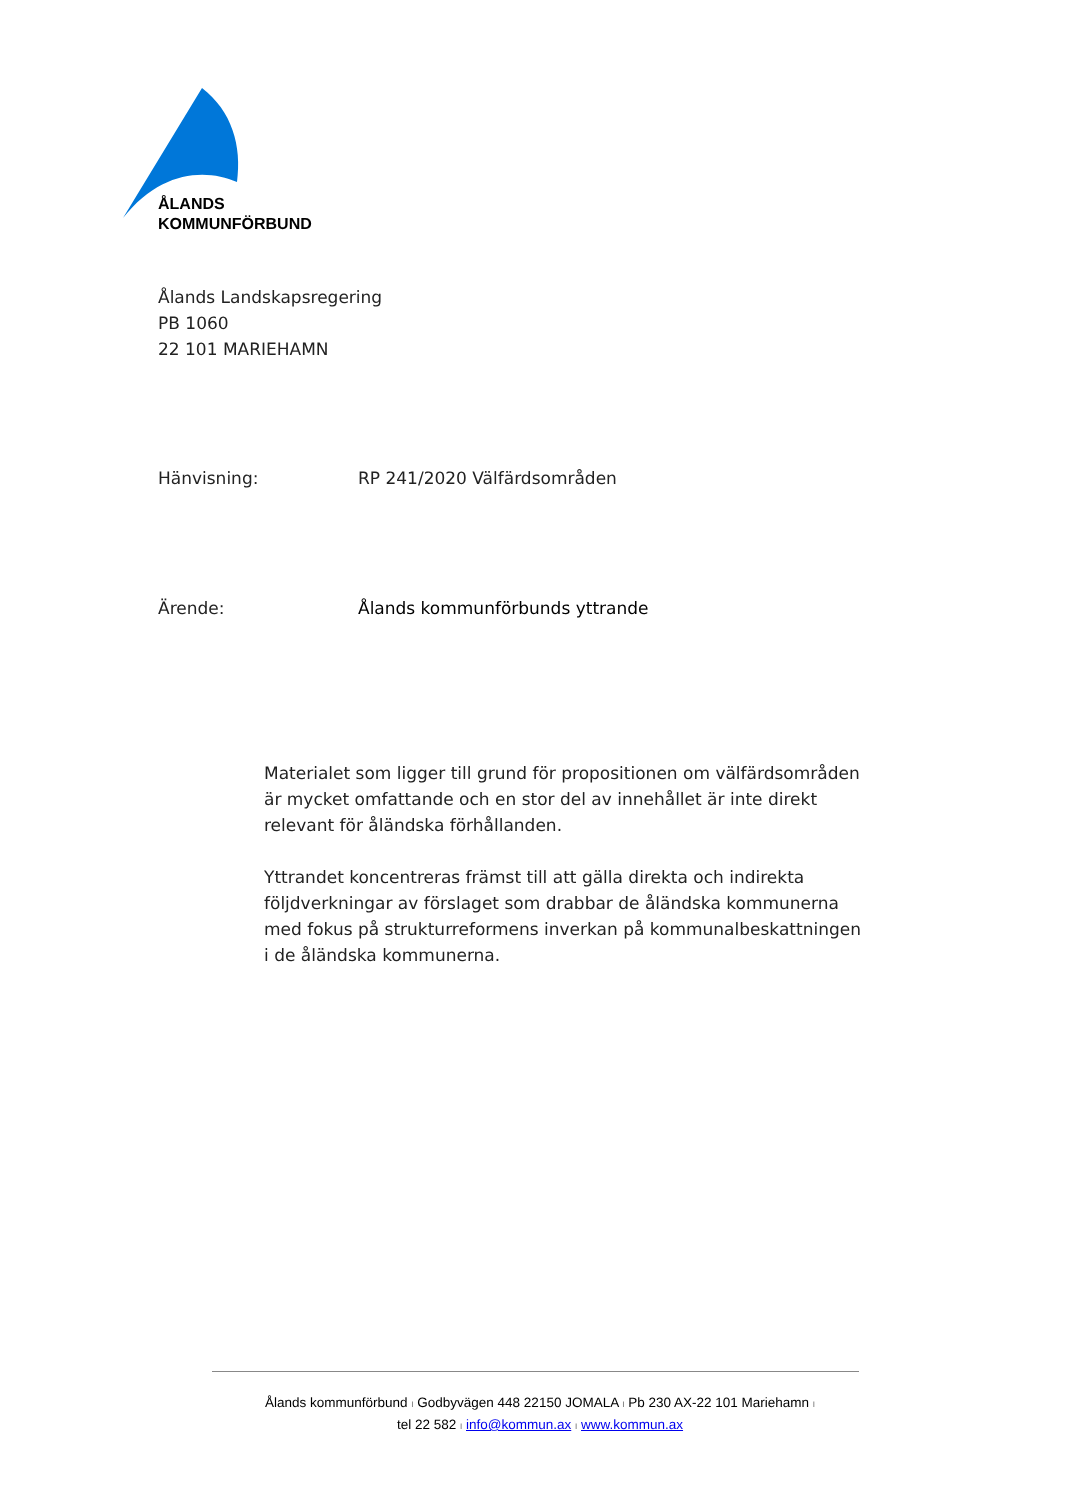ÅLANDS
KOMMUNFÖRBUND
Ålands Landskapsregering
PB 1060
22 101 MARIEHAMN
Hänvisning: RP 241/2020 Välfärdsområden
Ärende: Ålands kommunförbunds yttrande
Materialet som ligger till grund för propositionen om välfärdsområden är mycket omfattande och en stor del av innehållet är inte direkt relevant för åländska förhållanden.
Yttrandet koncentreras främst till att gälla direkta och indirekta följdverkningar av förslaget som drabbar de åländska kommunerna med fokus på strukturreformens inverkan på kommunalbeskattningen i de åländska kommunerna.
Ålands kommunförbund I Godbyvägen 448 22150 JOMALA I Pb 230 AX-22 101 Mariehamn I
tel 22 582 I info@kommun.ax I www.kommun.ax